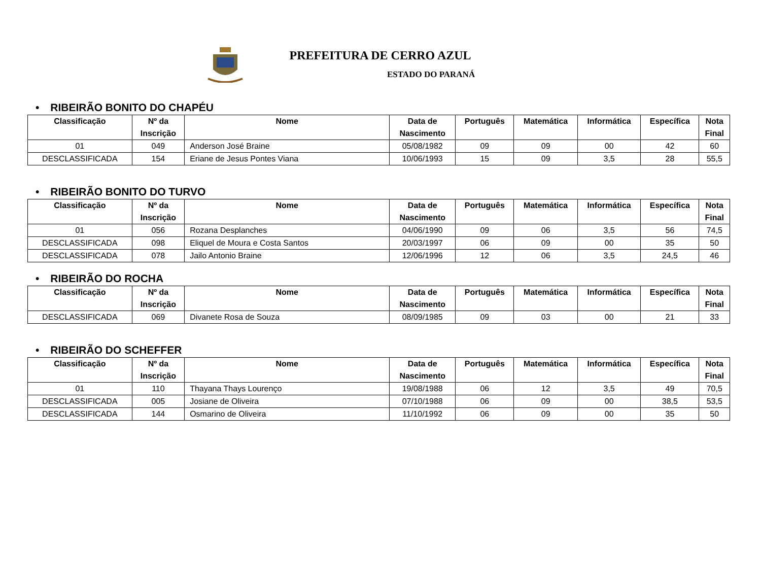PREFEITURA DE CERRO AZUL
ESTADO DO PARANÁ
• RIBEIRÃO BONITO DO CHAPÉU
| Classificação | Nº da Inscrição | Nome | Data de Nascimento | Português | Matemática | Informática | Específica | Nota Final |
| --- | --- | --- | --- | --- | --- | --- | --- | --- |
| 01 | 049 | Anderson José Braine | 05/08/1982 | 09 | 09 | 00 | 42 | 60 |
| DESCLASSIFICADA | 154 | Eriane de Jesus Pontes Viana | 10/06/1993 | 15 | 09 | 3,5 | 28 | 55,5 |
• RIBEIRÃO BONITO DO TURVO
| Classificação | Nº da Inscrição | Nome | Data de Nascimento | Português | Matemática | Informática | Específica | Nota Final |
| --- | --- | --- | --- | --- | --- | --- | --- | --- |
| 01 | 056 | Rozana Desplanches | 04/06/1990 | 09 | 06 | 3,5 | 56 | 74,5 |
| DESCLASSIFICADA | 098 | Eliquel de Moura e Costa Santos | 20/03/1997 | 06 | 09 | 00 | 35 | 50 |
| DESCLASSIFICADA | 078 | Jailo Antonio Braine | 12/06/1996 | 12 | 06 | 3,5 | 24,5 | 46 |
• RIBEIRÃO DO ROCHA
| Classificação | Nº da Inscrição | Nome | Data de Nascimento | Português | Matemática | Informática | Específica | Nota Final |
| --- | --- | --- | --- | --- | --- | --- | --- | --- |
| DESCLASSIFICADA | 069 | Divanete Rosa de Souza | 08/09/1985 | 09 | 03 | 00 | 21 | 33 |
• RIBEIRÃO DO SCHEFFER
| Classificação | Nº da Inscrição | Nome | Data de Nascimento | Português | Matemática | Informática | Específica | Nota Final |
| --- | --- | --- | --- | --- | --- | --- | --- | --- |
| 01 | 110 | Thayana Thays Lourenço | 19/08/1988 | 06 | 12 | 3,5 | 49 | 70,5 |
| DESCLASSIFICADA | 005 | Josiane de Oliveira | 07/10/1988 | 06 | 09 | 00 | 38,5 | 53,5 |
| DESCLASSIFICADA | 144 | Osmarino de Oliveira | 11/10/1992 | 06 | 09 | 00 | 35 | 50 |